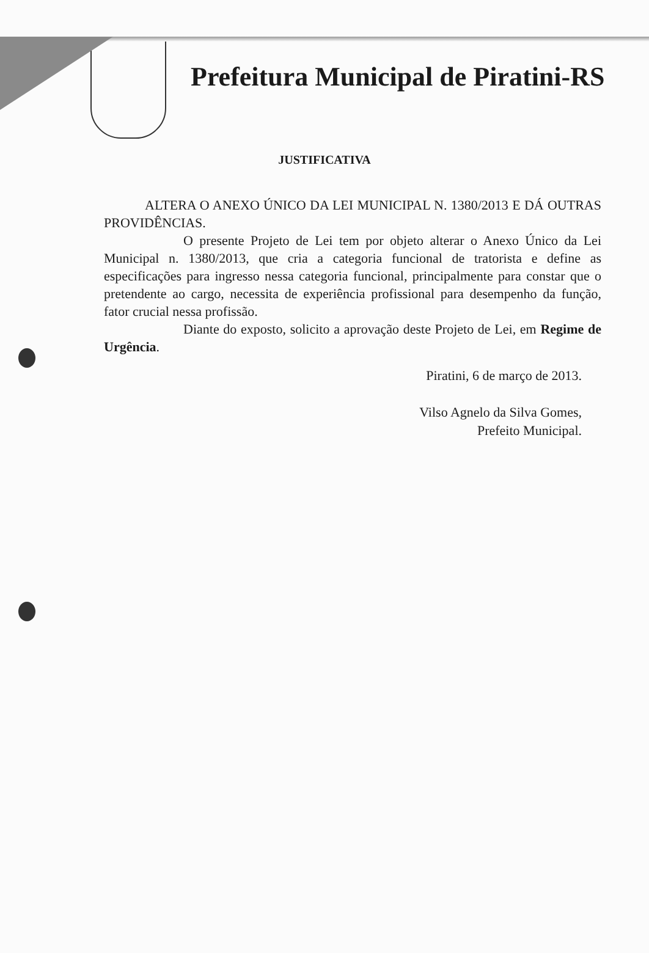Prefeitura Municipal de Piratini-RS
JUSTIFICATIVA
ALTERA O ANEXO ÚNICO DA LEI MUNICIPAL N. 1380/2013 E DÁ OUTRAS PROVIDÊNCIAS.
O presente Projeto de Lei tem por objeto alterar o Anexo Único da Lei Municipal n. 1380/2013, que cria a categoria funcional de tratorista e define as especificações para ingresso nessa categoria funcional, principalmente para constar que o pretendente ao cargo, necessita de experiência profissional para desempenho da função, fator crucial nessa profissão.
Diante do exposto, solicito a aprovação deste Projeto de Lei, em Regime de Urgência.
Piratini, 6 de março de 2013.
Vilso Agnelo da Silva Gomes,
Prefeito Municipal.